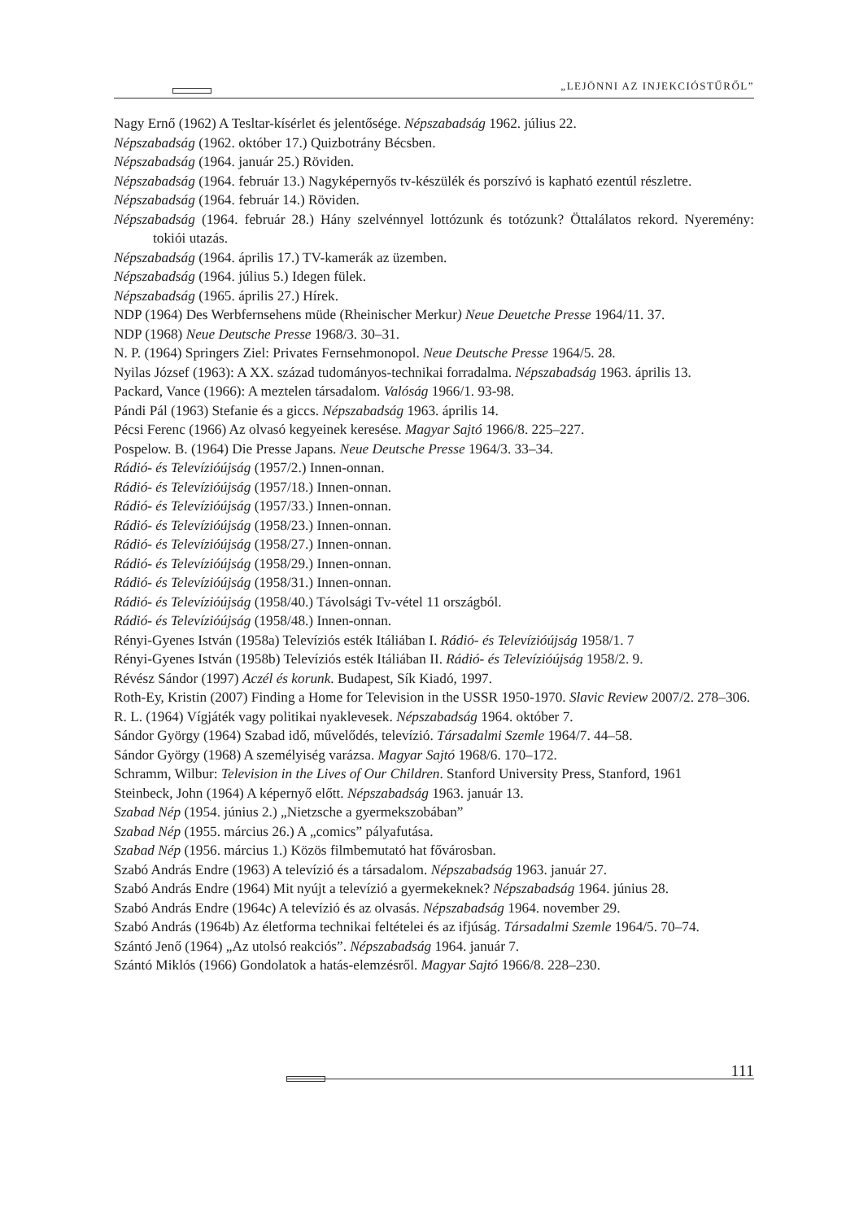„LEJÖNNI AZ INJEKCIÓSTŰRŐL”
Nagy Ernő (1962) A Tesltar-kísérlet és jelentősége. Népszabadság 1962. július 22.
Népszabadság (1962. október 17.) Quizbotrány Bécsben.
Népszabadság (1964. január 25.) Röviden.
Népszabadság (1964. február 13.) Nagyképernyős tv-készülék és porszívó is kapható ezentúl részletre.
Népszabadság (1964. február 14.) Röviden.
Népszabadság (1964. február 28.) Hány szelvénnyel lottózunk és totózunk? Öttalálatos rekord. Nyeremény: tokiói utazás.
Népszabadság (1964. április 17.) TV-kamerák az üzemben.
Népszabadság (1964. július 5.) Idegen fülek.
Népszabadság (1965. április 27.) Hírek.
NDP (1964) Des Werbfernsehens müde (Rheinischer Merkur) Neue Deuetche Presse 1964/11. 37.
NDP (1968) Neue Deutsche Presse 1968/3. 30–31.
N. P. (1964) Springers Ziel: Privates Fernsehmonopol. Neue Deutsche Presse 1964/5. 28.
Nyilas József (1963): A XX. század tudományos-technikai forradalma. Népszabadság 1963. április 13.
Packard, Vance (1966): A meztelen társadalom. Valóság 1966/1. 93-98.
Pándi Pál (1963) Stefanie és a giccs. Népszabadság 1963. április 14.
Pécsi Ferenc (1966) Az olvasó kegyeinek keresése. Magyar Sajtó 1966/8. 225–227.
Pospelow. B. (1964) Die Presse Japans. Neue Deutsche Presse 1964/3. 33–34.
Rádió- és Televízióújság (1957/2.) Innen-onnan.
Rádió- és Televízióújság (1957/18.) Innen-onnan.
Rádió- és Televízióújság (1957/33.) Innen-onnan.
Rádió- és Televízióújság (1958/23.) Innen-onnan.
Rádió- és Televízióújság (1958/27.) Innen-onnan.
Rádió- és Televízióújság (1958/29.) Innen-onnan.
Rádió- és Televízióújság (1958/31.) Innen-onnan.
Rádió- és Televízióújság (1958/40.) Távolsági Tv-vétel 11 országból.
Rádió- és Televízióújság (1958/48.) Innen-onnan.
Rényi-Gyenes István (1958a) Televíziós esték Itáliában I. Rádió- és Televízióújság 1958/1. 7
Rényi-Gyenes István (1958b) Televíziós esték Itáliában II. Rádió- és Televízióújság 1958/2. 9.
Révész Sándor (1997) Aczél és korunk. Budapest, Sík Kiadó, 1997.
Roth-Ey, Kristin (2007) Finding a Home for Television in the USSR 1950-1970. Slavic Review 2007/2. 278–306.
R. L. (1964) Vígjáték vagy politikai nyaklevesek. Népszabadság 1964. október 7.
Sándor György (1964) Szabad idő, művelődés, televízió. Társadalmi Szemle 1964/7. 44–58.
Sándor György (1968) A személyiség varázsa. Magyar Sajtó 1968/6. 170–172.
Schramm, Wilbur: Television in the Lives of Our Children. Stanford University Press, Stanford, 1961
Steinbeck, John (1964) A képernyő előtt. Népszabadság 1963. január 13.
Szabad Nép (1954. június 2.) „Nietzsche a gyermekszobában”
Szabad Nép (1955. március 26.) A „comics” pályafutása.
Szabad Nép (1956. március 1.) Közös filmbemutató hat fővárosban.
Szabó András Endre (1963) A televízió és a társadalom. Népszabadság 1963. január 27.
Szabó András Endre (1964) Mit nyújt a televízió a gyermekeknek? Népszabadság 1964. június 28.
Szabó András Endre (1964c) A televízió és az olvasás. Népszabadság 1964. november 29.
Szabó András (1964b) Az életforma technikai feltételei és az ifjúság. Társadalmi Szemle 1964/5. 70–74.
Szántó Jenő (1964) „Az utolsó reakciós”. Népszabadság 1964. január 7.
Szántó Miklós (1966) Gondolatok a hatás-elemzésről. Magyar Sajtó 1966/8. 228–230.
111